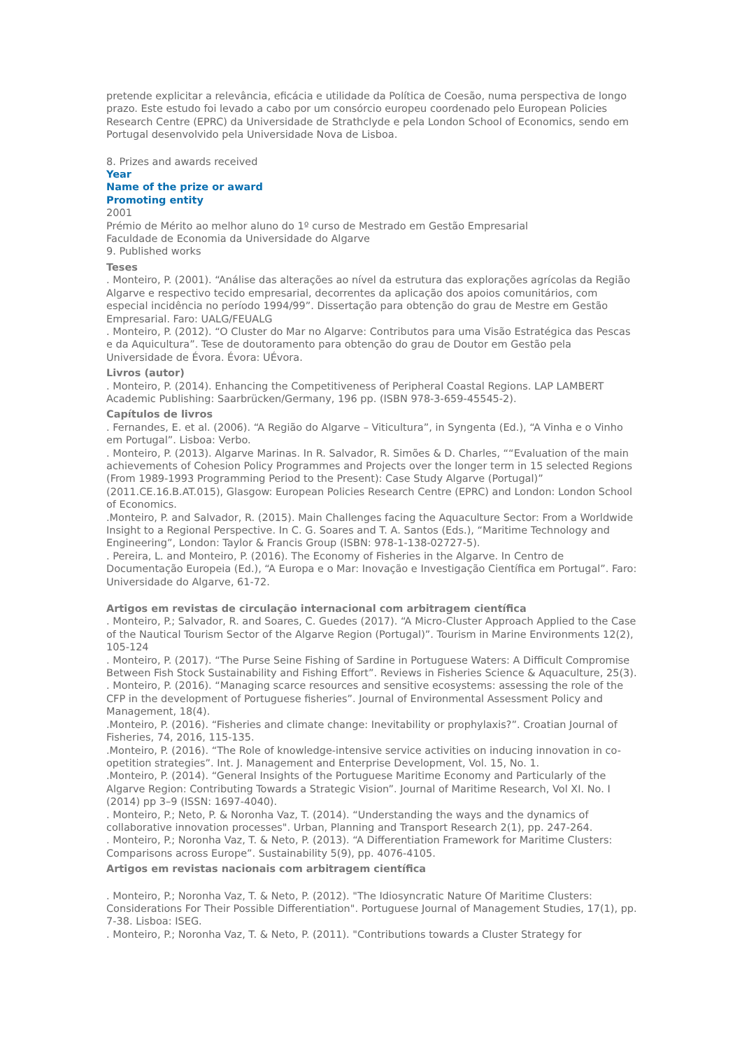pretende explicitar a relevância, eficácia e utilidade da Política de Coesão, numa perspectiva de longo prazo. Este estudo foi levado a cabo por um consórcio europeu coordenado pelo European Policies Research Centre (EPRC) da Universidade de Strathclyde e pela London School of Economics, sendo em Portugal desenvolvido pela Universidade Nova de Lisboa.
8. Prizes and awards received
Year
Name of the prize or award
Promoting entity
2001
Prémio de Mérito ao melhor aluno do 1º curso de Mestrado em Gestão Empresarial
Faculdade de Economia da Universidade do Algarve
9. Published works
Teses
. Monteiro, P. (2001). “Análise das alterações ao nível da estrutura das explorações agrícolas da Região Algarve e respectivo tecido empresarial, decorrentes da aplicação dos apoios comunitários, com especial incidência no período 1994/99”. Dissertação para obtenção do grau de Mestre em Gestão Empresarial. Faro: UALG/FEUALG
. Monteiro, P. (2012). “O Cluster do Mar no Algarve: Contributos para uma Visão Estratégica das Pescas e da Aquicultura”. Tese de doutoramento para obtenção do grau de Doutor em Gestão pela Universidade de Évora. Évora: UÉvora.
Livros (autor)
. Monteiro, P. (2014). Enhancing the Competitiveness of Peripheral Coastal Regions. LAP LAMBERT Academic Publishing: Saarbrücken/Germany, 196 pp. (ISBN 978-3-659-45545-2).
Capítulos de livros
. Fernandes, E. et al. (2006). “A Região do Algarve – Viticultura”, in Syngenta (Ed.), “A Vinha e o Vinho em Portugal”. Lisboa: Verbo.
. Monteiro, P. (2013). Algarve Marinas. In R. Salvador, R. Simões & D. Charles, ““Evaluation of the main achievements of Cohesion Policy Programmes and Projects over the longer term in 15 selected Regions (From 1989-1993 Programming Period to the Present): Case Study Algarve (Portugal)” (2011.CE.16.B.AT.015), Glasgow: European Policies Research Centre (EPRC) and London: London School of Economics.
.Monteiro, P. and Salvador, R. (2015). Main Challenges facing the Aquaculture Sector: From a Worldwide Insight to a Regional Perspective. In C. G. Soares and T. A. Santos (Eds.), “Maritime Technology and Engineering”, London: Taylor & Francis Group (ISBN: 978-1-138-02727-5).
. Pereira, L. and Monteiro, P. (2016). The Economy of Fisheries in the Algarve. In Centro de Documentação Europeia (Ed.), “A Europa e o Mar: Inovação e Investigação Científica em Portugal”. Faro: Universidade do Algarve, 61-72.
Artigos em revistas de circulação internacional com arbitragem científica
. Monteiro, P.; Salvador, R. and Soares, C. Guedes (2017). “A Micro-Cluster Approach Applied to the Case of the Nautical Tourism Sector of the Algarve Region (Portugal)”. Tourism in Marine Environments 12(2), 105-124
. Monteiro, P. (2017). “The Purse Seine Fishing of Sardine in Portuguese Waters: A Difficult Compromise Between Fish Stock Sustainability and Fishing Effort”. Reviews in Fisheries Science & Aquaculture, 25(3).
. Monteiro, P. (2016). “Managing scarce resources and sensitive ecosystems: assessing the role of the CFP in the development of Portuguese fisheries”. Journal of Environmental Assessment Policy and Management, 18(4).
.Monteiro, P. (2016). “Fisheries and climate change: Inevitability or prophylaxis?”. Croatian Journal of Fisheries, 74, 2016, 115-135.
.Monteiro, P. (2016). “The Role of knowledge-intensive service activities on inducing innovation in co-opetition strategies”. Int. J. Management and Enterprise Development, Vol. 15, No. 1.
.Monteiro, P. (2014). “General Insights of the Portuguese Maritime Economy and Particularly of the Algarve Region: Contributing Towards a Strategic Vision”. Journal of Maritime Research, Vol XI. No. I (2014) pp 3–9 (ISSN: 1697-4040).
. Monteiro, P.; Neto, P. & Noronha Vaz, T. (2014). “Understanding the ways and the dynamics of collaborative innovation processes". Urban, Planning and Transport Research 2(1), pp. 247-264.
. Monteiro, P.; Noronha Vaz, T. & Neto, P. (2013). “A Differentiation Framework for Maritime Clusters: Comparisons across Europe”. Sustainability 5(9), pp. 4076-4105.
Artigos em revistas nacionais com arbitragem científica
. Monteiro, P.; Noronha Vaz, T. & Neto, P. (2012). "The Idiosyncratic Nature Of Maritime Clusters: Considerations For Their Possible Differentiation". Portuguese Journal of Management Studies, 17(1), pp. 7-38. Lisboa: ISEG.
. Monteiro, P.; Noronha Vaz, T. & Neto, P. (2011). "Contributions towards a Cluster Strategy for